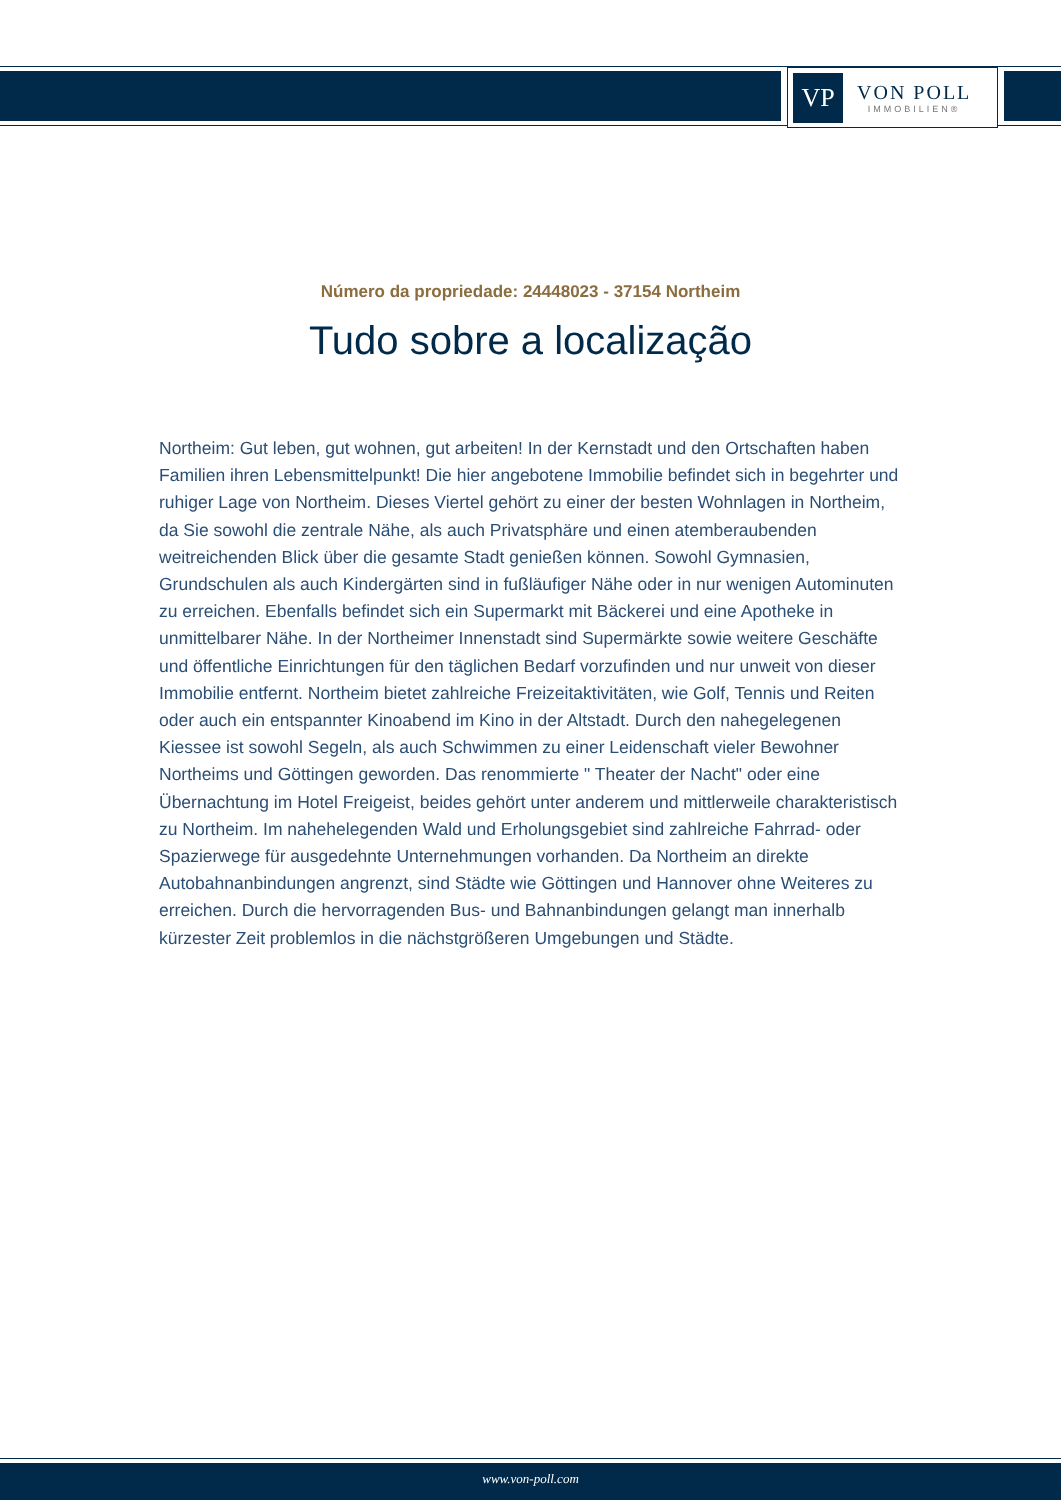VP
VON POLL
IMMOBILIEN®
Número da propriedade: 24448023 - 37154 Northeim
Tudo sobre a localização
Northeim: Gut leben, gut wohnen, gut arbeiten! In der Kernstadt und den Ortschaften haben Familien ihren Lebensmittelpunkt! Die hier angebotene Immobilie befindet sich in begehrter und ruhiger Lage von Northeim. Dieses Viertel gehört zu einer der besten Wohnlagen in Northeim, da Sie sowohl die zentrale Nähe, als auch Privatsphäre und einen atemberaubenden weitreichenden Blick über die gesamte Stadt genießen können. Sowohl Gymnasien, Grundschulen als auch Kindergärten sind in fußläufiger Nähe oder in nur wenigen Autominuten zu erreichen. Ebenfalls befindet sich ein Supermarkt mit Bäckerei und eine Apotheke in unmittelbarer Nähe. In der Northeimer Innenstadt sind Supermärkte sowie weitere Geschäfte und öffentliche Einrichtungen für den täglichen Bedarf vorzufinden und nur unweit von dieser Immobilie entfernt. Northeim bietet zahlreiche Freizeitaktivitäten, wie Golf, Tennis und Reiten oder auch ein entspannter Kinoabend im Kino in der Altstadt. Durch den nahegelegenen Kiessee ist sowohl Segeln, als auch Schwimmen zu einer Leidenschaft vieler Bewohner Northeims und Göttingen geworden. Das renommierte " Theater der Nacht" oder eine Übernachtung im Hotel Freigeist, beides gehört unter anderem und mittlerweile charakteristisch zu Northeim. Im nahehelegenden Wald und Erholungsgebiet sind zahlreiche Fahrrad- oder Spazierwege für ausgedehnte Unternehmungen vorhanden. Da Northeim an direkte Autobahnanbindungen angrenzt, sind Städte wie Göttingen und Hannover ohne Weiteres zu erreichen. Durch die hervorragenden Bus- und Bahnanbindungen gelangt man innerhalb kürzester Zeit problemlos in die nächstgrößeren Umgebungen und Städte.
www.von-poll.com